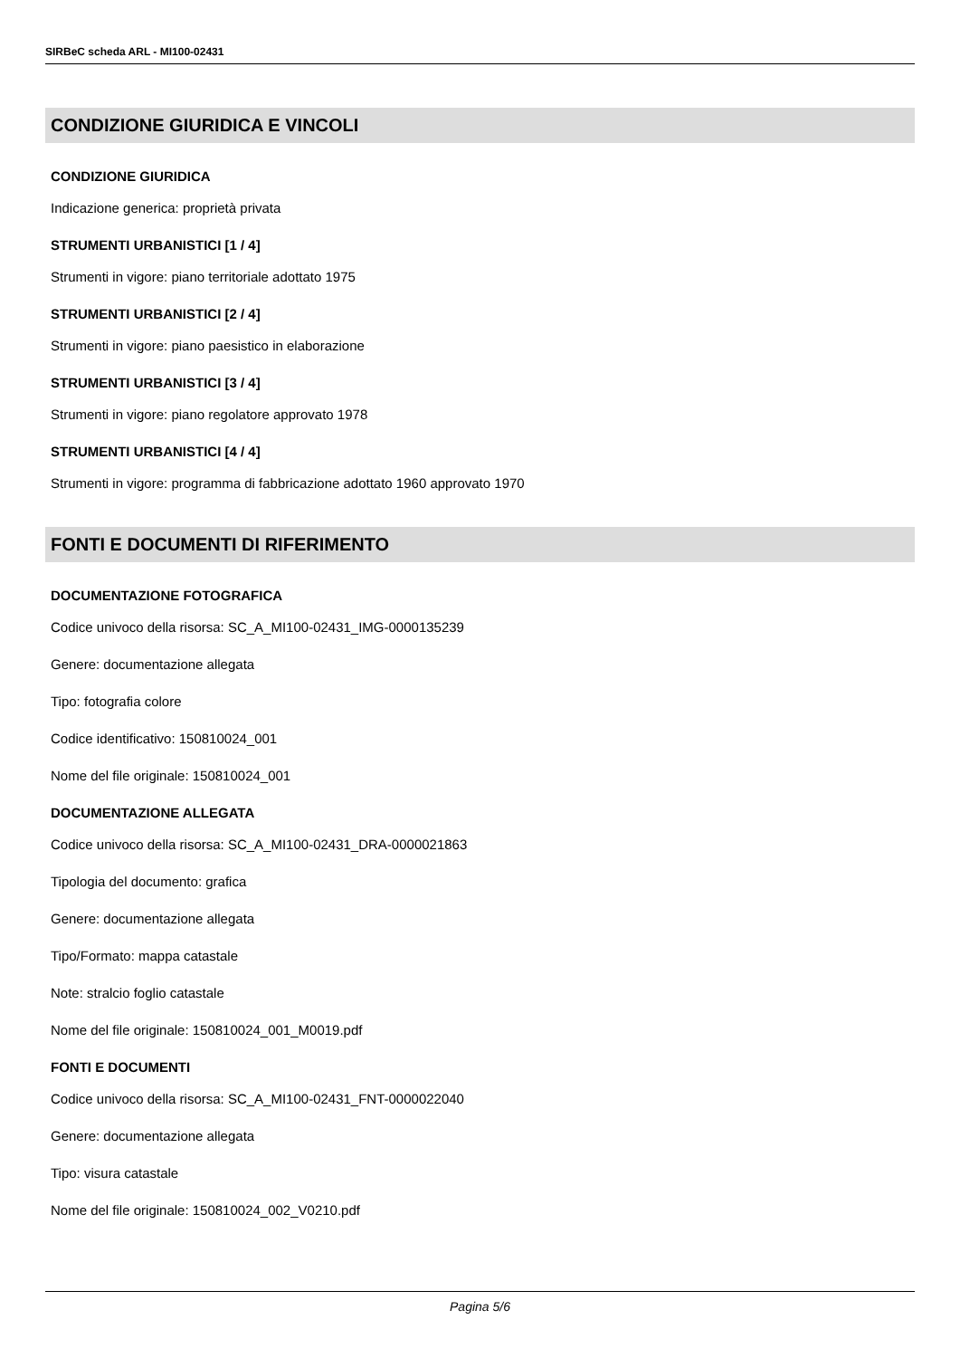SIRBeC scheda ARL - MI100-02431
CONDIZIONE GIURIDICA E VINCOLI
CONDIZIONE GIURIDICA
Indicazione generica: proprietà privata
STRUMENTI URBANISTICI [1 / 4]
Strumenti in vigore: piano territoriale adottato 1975
STRUMENTI URBANISTICI [2 / 4]
Strumenti in vigore: piano paesistico in elaborazione
STRUMENTI URBANISTICI [3 / 4]
Strumenti in vigore: piano regolatore approvato 1978
STRUMENTI URBANISTICI [4 / 4]
Strumenti in vigore: programma di fabbricazione adottato 1960 approvato 1970
FONTI E DOCUMENTI DI RIFERIMENTO
DOCUMENTAZIONE FOTOGRAFICA
Codice univoco della risorsa: SC_A_MI100-02431_IMG-0000135239
Genere: documentazione allegata
Tipo: fotografia colore
Codice identificativo: 150810024_001
Nome del file originale: 150810024_001
DOCUMENTAZIONE ALLEGATA
Codice univoco della risorsa: SC_A_MI100-02431_DRA-0000021863
Tipologia del documento: grafica
Genere: documentazione allegata
Tipo/Formato: mappa catastale
Note: stralcio foglio catastale
Nome del file originale: 150810024_001_M0019.pdf
FONTI E DOCUMENTI
Codice univoco della risorsa: SC_A_MI100-02431_FNT-0000022040
Genere: documentazione allegata
Tipo: visura catastale
Nome del file originale: 150810024_002_V0210.pdf
Pagina 5/6